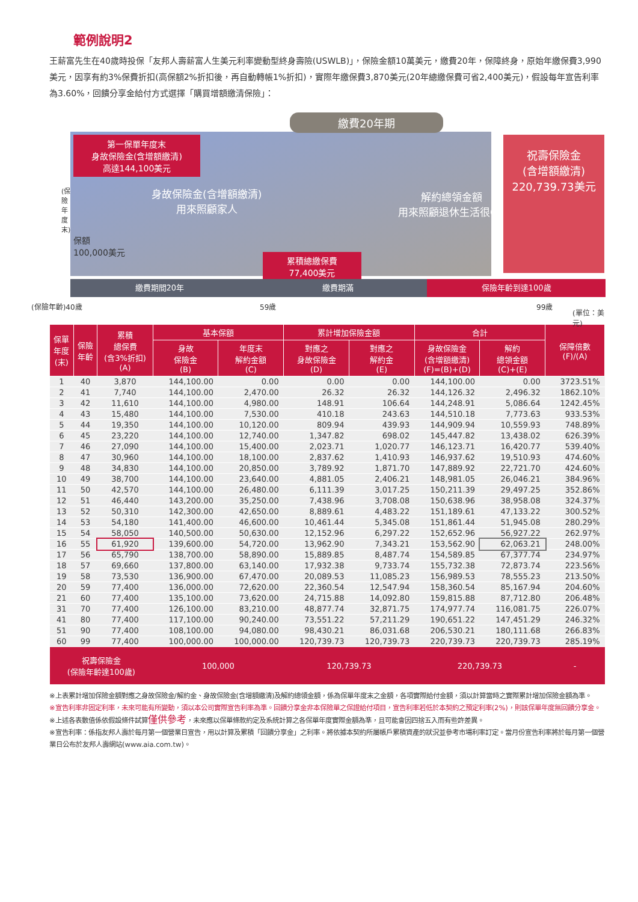範例說明2
王薪富先生在40歲時投保「友邦人壽薪富人生美元利率變動型終身壽險(USWLB)」，保險金額10萬美元，繳費20年，保障終身，原始年繳保費3,990美元，因享有約3%保費折扣(高保額2%折扣後，再自動轉帳1%折扣)，實際年繳保費3,870美元(20年總繳保費可省2,400美元)，假設每年宣告利率為3.60%，回饋分享金給付方式選擇「購買增額繳清保險」：
繳費20年期
第一保單年度末
身故保險金(含增額繳清)
高達144,100美元
(保險年度末)
身故保險金(含增額繳清)
用來照顧家人
保額
100,000美元
解約總領金額
用來照顧退休生活很OK
累積總繳保費
77,400美元
祝壽保險金
(含增額繳清)
220,739.73美元
繳費期間20年 繳費期滿 保險年齡到達100歲
(保險年齡)40歲 59歲 99歲
(單位：美元)
| 保單 年度 (末) | 保險 年齡 | 累積 總保費 (含3%折扣) (A) | 基本保額 | | 累計增加保險金額 | | 合計 | | 保障倍數 (F)/(A) |
| --- | --- | --- | --- | --- | --- | --- | --- | --- | --- |
| | | | 身故 保險金 (B) | 年度末 解約金額 (C) | 對應之 身故保險金 (D) | 對應之 解約金 (E) | 身故保險金 (含增額繳清) (F)=(B)+(D) | 解約 總領金額 (C)+(E) | |
| 1 | 40 | 3,870 | 144,100.00 | 0.00 | 0.00 | 0.00 | 144,100.00 | 0.00 | 3723.51% |
| 2 | 41 | 7,740 | 144,100.00 | 2,470.00 | 26.32 | 26.32 | 144,126.32 | 2,496.32 | 1862.10% |
| 3 | 42 | 11,610 | 144,100.00 | 4,980.00 | 148.91 | 106.64 | 144,248.91 | 5,086.64 | 1242.45% |
| 4 | 43 | 15,480 | 144,100.00 | 7,530.00 | 410.18 | 243.63 | 144,510.18 | 7,773.63 | 933.53% |
| 5 | 44 | 19,350 | 144,100.00 | 10,120.00 | 809.94 | 439.93 | 144,909.94 | 10,559.93 | 748.89% |
| 6 | 45 | 23,220 | 144,100.00 | 12,740.00 | 1,347.82 | 698.02 | 145,447.82 | 13,438.02 | 626.39% |
| 7 | 46 | 27,090 | 144,100.00 | 15,400.00 | 2,023.71 | 1,020.77 | 146,123.71 | 16,420.77 | 539.40% |
| 8 | 47 | 30,960 | 144,100.00 | 18,100.00 | 2,837.62 | 1,410.93 | 146,937.62 | 19,510.93 | 474.60% |
| 9 | 48 | 34,830 | 144,100.00 | 20,850.00 | 3,789.92 | 1,871.70 | 147,889.92 | 22,721.70 | 424.60% |
| 10 | 49 | 38,700 | 144,100.00 | 23,640.00 | 4,881.05 | 2,406.21 | 148,981.05 | 26,046.21 | 384.96% |
| 11 | 50 | 42,570 | 144,100.00 | 26,480.00 | 6,111.39 | 3,017.25 | 150,211.39 | 29,497.25 | 352.86% |
| 12 | 51 | 46,440 | 143,200.00 | 35,250.00 | 7,438.96 | 3,708.08 | 150,638.96 | 38,958.08 | 324.37% |
| 13 | 52 | 50,310 | 142,300.00 | 42,650.00 | 8,889.61 | 4,483.22 | 151,189.61 | 47,133.22 | 300.52% |
| 14 | 53 | 54,180 | 141,400.00 | 46,600.00 | 10,461.44 | 5,345.08 | 151,861.44 | 51,945.08 | 280.29% |
| 15 | 54 | 58,050 | 140,500.00 | 50,630.00 | 12,152.96 | 6,297.22 | 152,652.96 | 56,927.22 | 262.97% |
| 16 | 55 | 61,920 | 139,600.00 | 54,720.00 | 13,962.90 | 7,343.21 | 153,562.90 | 62,063.21 | 248.00% |
| 17 | 56 | 65,790 | 138,700.00 | 58,890.00 | 15,889.85 | 8,487.74 | 154,589.85 | 67,377.74 | 234.97% |
| 18 | 57 | 69,660 | 137,800.00 | 63,140.00 | 17,932.38 | 9,733.74 | 155,732.38 | 72,873.74 | 223.56% |
| 19 | 58 | 73,530 | 136,900.00 | 67,470.00 | 20,089.53 | 11,085.23 | 156,989.53 | 78,555.23 | 213.50% |
| 20 | 59 | 77,400 | 136,000.00 | 72,620.00 | 22,360.54 | 12,547.94 | 158,360.54 | 85,167.94 | 204.60% |
| 21 | 60 | 77,400 | 135,100.00 | 73,620.00 | 24,715.88 | 14,092.80 | 159,815.88 | 87,712.80 | 206.48% |
| 31 | 70 | 77,400 | 126,100.00 | 83,210.00 | 48,877.74 | 32,871.75 | 174,977.74 | 116,081.75 | 226.07% |
| 41 | 80 | 77,400 | 117,100.00 | 90,240.00 | 73,551.22 | 57,211.29 | 190,651.22 | 147,451.29 | 246.32% |
| 51 | 90 | 77,400 | 108,100.00 | 94,080.00 | 98,430.21 | 86,031.68 | 206,530.21 | 180,111.68 | 266.83% |
| 60 | 99 | 77,400 | 100,000.00 | 100,000.00 | 120,739.73 | 120,739.73 | 220,739.73 | 220,739.73 | 285.19% |
| 祝壽保險金 (保險年齡達100歲) | | | 100,000 | | 120,739.73 | | 220,739.73 | | - |
※上表累計增加保險金額對應之身故保險金/解約金、身故保險金(含增額繳清)及解約總領金額，係為保單年度末之金額，各項實際給付金額，須以計算當時之實際累計增加保險金額為準。
※宣告利率非固定利率，未來可能有所變動，須以本公司實際宣告利率為準。回饋分享金非本保險單之保證給付項目，宣告利率若低於本契約之預定利率(2%)，則該保單年度無回饋分享金。
※上述各表數值係依假設條件試算僅供參考，未來應以保單條款約定及系統計算之各保單年度實際金額為準，且可能會因四捨五入而有些許差異。
※宣告利率：係指友邦人壽於每月第一個營業日宣告，用以計算及累積「回饋分享金」之利率。將依據本契約所屬帳戶累積資產的狀況並參考市場利率訂定。當月份宣告利率將於每月第一個營業日公布於友邦人壽網站(www.aia.com.tw)。